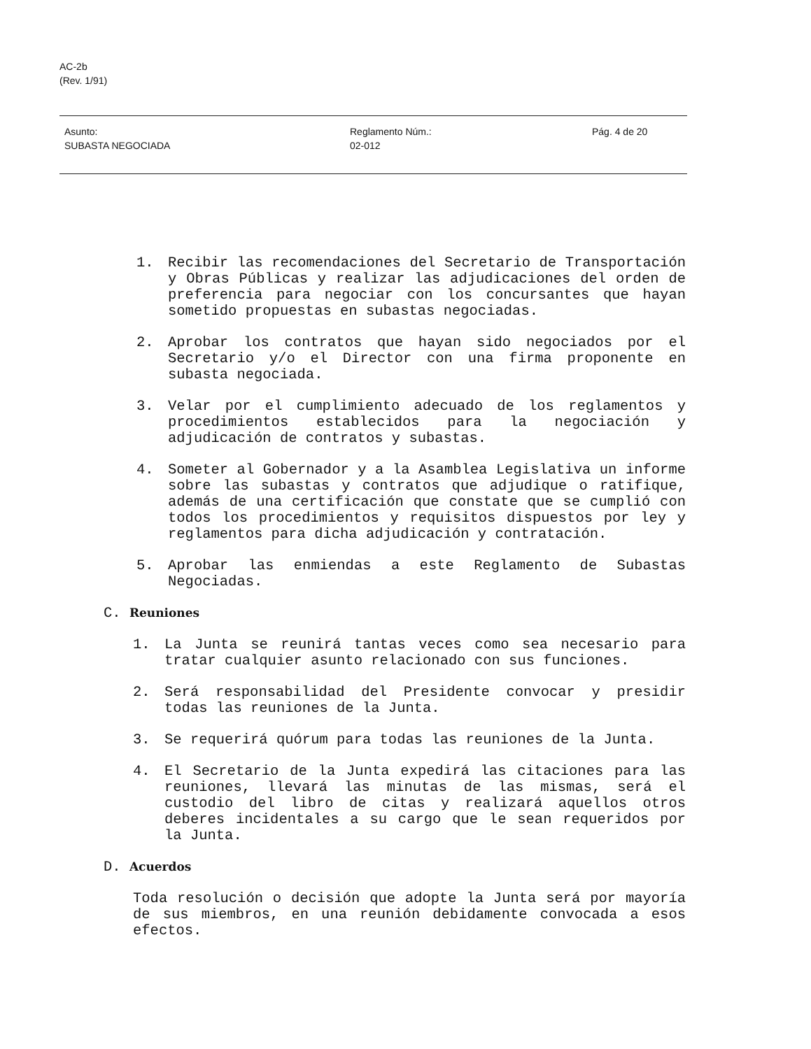AC-2b
(Rev. 1/91)
Asunto:
SUBASTA NEGOCIADA
Reglamento Núm.:
02-012
Pág. 4 de 20
1. Recibir las recomendaciones del Secretario de Transportación y Obras Públicas y realizar las adjudicaciones del orden de preferencia para negociar con los concursantes que hayan sometido propuestas en subastas negociadas.
2. Aprobar los contratos que hayan sido negociados por el Secretario y/o el Director con una firma proponente en subasta negociada.
3. Velar por el cumplimiento adecuado de los reglamentos y procedimientos establecidos para la negociación y adjudicación de contratos y subastas.
4. Someter al Gobernador y a la Asamblea Legislativa un informe sobre las subastas y contratos que adjudique o ratifique, además de una certificación que constate que se cumplió con todos los procedimientos y requisitos dispuestos por ley y reglamentos para dicha adjudicación y contratación.
5. Aprobar las enmiendas a este Reglamento de Subastas Negociadas.
C. Reuniones
1. La Junta se reunirá tantas veces como sea necesario para tratar cualquier asunto relacionado con sus funciones.
2. Será responsabilidad del Presidente convocar y presidir todas las reuniones de la Junta.
3. Se requerirá quórum para todas las reuniones de la Junta.
4. El Secretario de la Junta expedirá las citaciones para las reuniones, llevará las minutas de las mismas, será el custodio del libro de citas y realizará aquellos otros deberes incidentales a su cargo que le sean requeridos por la Junta.
D. Acuerdos
Toda resolución o decisión que adopte la Junta será por mayoría de sus miembros, en una reunión debidamente convocada a esos efectos.